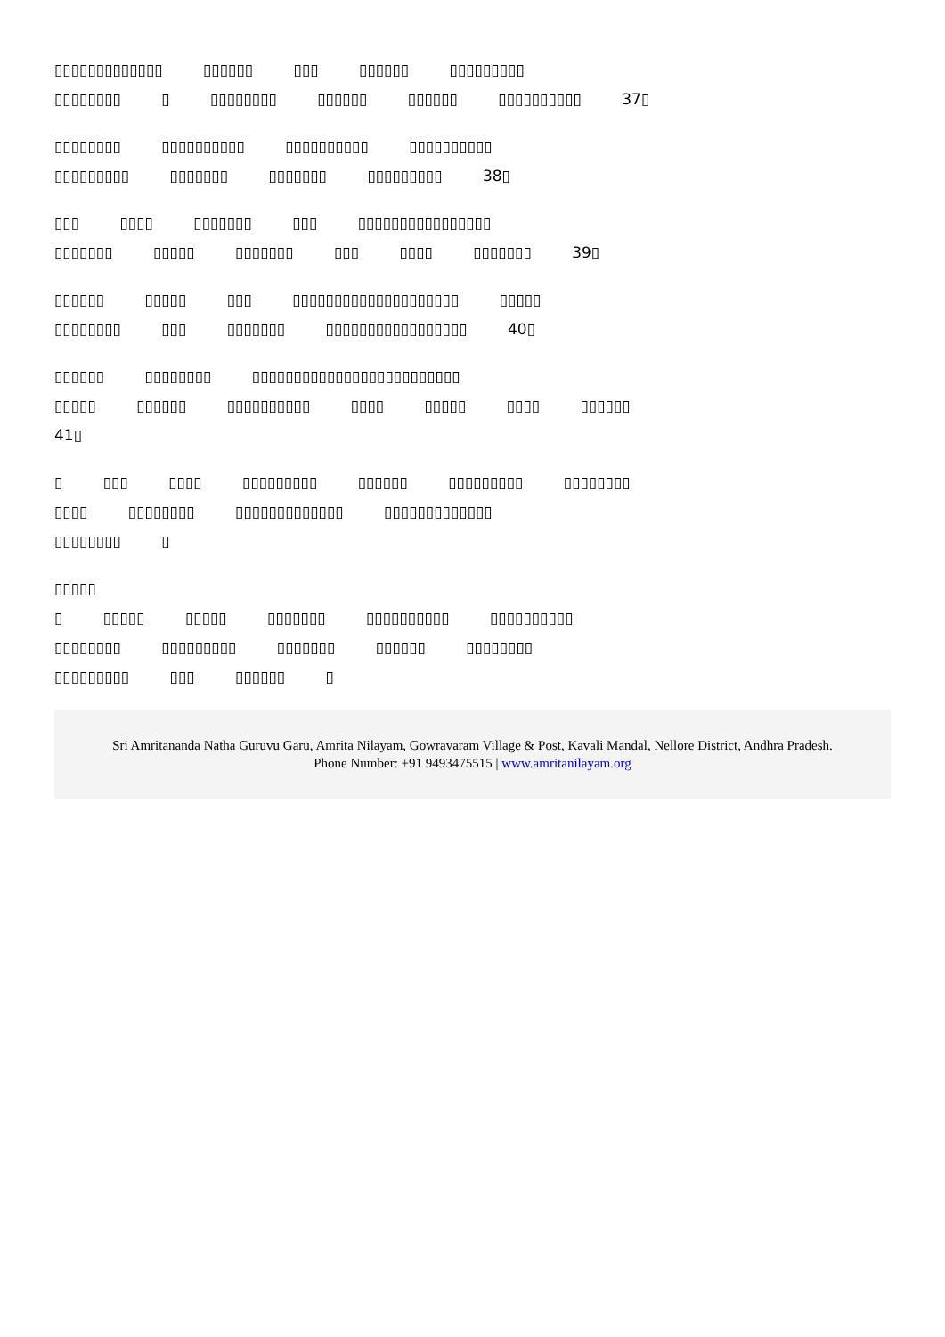▯▯▯▯▯▯▯▯▯▯▯▯▯ ▯▯▯▯▯▯ ▯▯▯ ▯▯▯▯▯▯ ▯▯▯▯▯▯▯▯▯
▯▯▯▯▯▯▯▯ ▯ ▯▯▯▯▯▯▯▯ ▯▯▯▯▯▯ ▯▯▯▯▯▯ ▯▯▯▯▯▯▯▯▯▯ 37▯
▯▯▯▯▯▯▯▯ ▯▯▯▯▯▯▯▯▯▯ ▯▯▯▯▯▯▯▯▯▯ ▯▯▯▯▯▯▯▯▯▯
▯▯▯▯▯▯▯▯▯ ▯▯▯▯▯▯▯ ▯▯▯▯▯▯▯ ▯▯▯▯▯▯▯▯▯ 38▯
▯▯▯ ▯▯▯▯ ▯▯▯▯▯▯▯ ▯▯▯ ▯▯▯▯▯▯▯▯▯▯▯▯▯▯▯▯
▯▯▯▯▯▯▯ ▯▯▯▯▯ ▯▯▯▯▯▯▯ ▯▯▯ ▯▯▯▯ ▯▯▯▯▯▯▯ 39▯
▯▯▯▯▯▯ ▯▯▯▯▯ ▯▯▯ ▯▯▯▯▯▯▯▯▯▯▯▯▯▯▯▯▯▯▯▯ ▯▯▯▯▯
▯▯▯▯▯▯▯▯ ▯▯▯ ▯▯▯▯▯▯▯ ▯▯▯▯▯▯▯▯▯▯▯▯▯▯▯▯▯ 40▯
▯▯▯▯▯▯ ▯▯▯▯▯▯▯▯ ▯▯▯▯▯▯▯▯▯▯▯▯▯▯▯▯▯▯▯▯▯▯▯▯▯
▯▯▯▯▯ ▯▯▯▯▯▯ ▯▯▯▯▯▯▯▯▯▯ ▯▯▯▯ ▯▯▯▯▯ ▯▯▯▯ ▯▯▯▯▯▯
41▯
▯ ▯▯▯ ▯▯▯▯ ▯▯▯▯▯▯▯▯▯ ▯▯▯▯▯▯ ▯▯▯▯▯▯▯▯▯ ▯▯▯▯▯▯▯▯
▯▯▯▯ ▯▯▯▯▯▯▯▯ ▯▯▯▯▯▯▯▯▯▯▯▯▯ ▯▯▯▯▯▯▯▯▯▯▯▯▯
▯▯▯▯▯▯▯▯ ▯
▯▯▯▯▯
▯ ▯▯▯▯▯ ▯▯▯▯▯ ▯▯▯▯▯▯▯ ▯▯▯▯▯▯▯▯▯▯ ▯▯▯▯▯▯▯▯▯▯
▯▯▯▯▯▯▯▯ ▯▯▯▯▯▯▯▯▯ ▯▯▯▯▯▯▯ ▯▯▯▯▯▯ ▯▯▯▯▯▯▯▯
▯▯▯▯▯▯▯▯▯ ▯▯▯ ▯▯▯▯▯▯ ▯
Sri Amritananda Natha Guruvu Garu, Amrita Nilayam, Gowravaram Village & Post, Kavali Mandal, Nellore District, Andhra Pradesh.
Phone Number: +91 9493475515 | www.amritanilayam.org